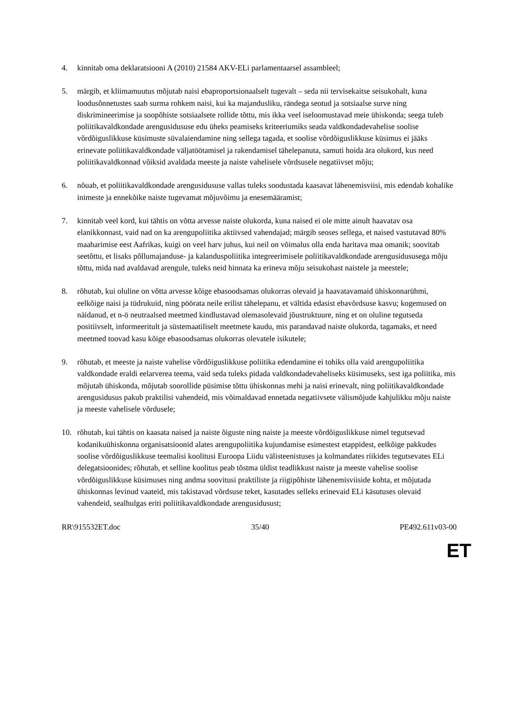4. kinnitab oma deklaratsiooni A (2010) 21584 AKV-ELi parlamentaarsel assambleel;
5. märgib, et kliimamuutus mõjutab naisi ebaproportsionaalselt tugevalt – seda nii tervisekaitse seisukohalt, kuna loodusõnnetustes saab surma rohkem naisi, kui ka majandusliku, rändega seotud ja sotsiaalse surve ning diskrimineerimise ja soopõhiste sotsiaalsete rollide tõttu, mis ikka veel iseloomustavad meie ühiskonda; seega tuleb poliitikavaldkondade arengusidususe edu üheks peamiseks kriteeriumiks seada valdkondadevahelise soolise võrdõiguslikkuse küsimuste süvalaiendamine ning sellega tagada, et soolise võrdõiguslikkuse küsimus ei jääks erinevate poliitikavaldkondade väljatöötamisel ja rakendamisel tähelepanuta, samuti hoida ära olukord, kus need poliitikavaldkonnad võiksid avaldada meeste ja naiste vahelisele võrdsusele negatiivset mõju;
6. nõuab, et poliitikavaldkondade arengusidususe vallas tuleks soodustada kaasavat lähenemisviisi, mis edendab kohalike inimeste ja ennekõike naiste tugevamat mõjuvõimu ja enesemääramist;
7. kinnitab veel kord, kui tähtis on võtta arvesse naiste olukorda, kuna naised ei ole mitte ainult haavatav osa elanikkonnast, vaid nad on ka arengupoliitika aktiivsed vahendajad; märgib seoses sellega, et naised vastutavad 80% maaharimise eest Aafrikas, kuigi on veel harv juhus, kui neil on võimalus olla enda haritava maa omanik; soovitab seetõttu, et lisaks põllumajanduse- ja kalanduspoliitika integreerimisele poliitikavaldkondade arengusidususega mõju tõttu, mida nad avaldavad arengule, tuleks neid hinnata ka erineva mõju seisukohast naistele ja meestele;
8. rõhutab, kui oluline on võtta arvesse kõige ebasoodsamas olukorras olevaid ja haavatavamaid ühiskonnarühmi, eelkõige naisi ja tüdrukuid, ning pöörata neile erilist tähelepanu, et vältida edasist ebavõrdsuse kasvu; kogemused on näidanud, et n-ö neutraalsed meetmed kindlustavad olemasolevaid jõustruktuure, ning et on oluline tegutseda positiivselt, informeeritult ja süstemaatiliselt meetmete kaudu, mis parandavad naiste olukorda, tagamaks, et need meetmed toovad kasu kõige ebasoodsamas olukorras olevatele isikutele;
9. rõhutab, et meeste ja naiste vahelise võrdõiguslikkuse poliitika edendamine ei tohiks olla vaid arengupoliitika valdkondade eraldi eelarverea teema, vaid seda tuleks pidada valdkondadevaheliseks küsimuseks, sest iga poliitika, mis mõjutab ühiskonda, mõjutab soorollide püsimise tõttu ühiskonnas mehi ja naisi erinevalt, ning poliitikavaldkondade arengusidusus pakub praktilisi vahendeid, mis võimaldavad ennetada negatiivsete välismõjude kahjulikku mõju naiste ja meeste vahelisele võrdusele;
10. rõhutab, kui tähtis on kaasata naised ja naiste õiguste ning naiste ja meeste võrdõiguslikkuse nimel tegutsevad kodanikuühiskonna organisatsioonid alates arengupoliitika kujundamise esimestest etappidest, eelkõige pakkudes soolise võrdõiguslikkuse teemalisi koolitusi Euroopa Liidu välisteenistuses ja kolmandates riikides tegutsevates ELi delegatsioonides; rõhutab, et selline koolitus peab tõstma üldist teadlikkust naiste ja meeste vahelise soolise võrdõiguslikkuse küsimuses ning andma soovitusi praktiliste ja riigipõhiste lähenemisviiside kohta, et mõjutada ühiskonnas levinud vaateid, mis takistavad võrdsuse teket, kasutades selleks erinevaid ELi käsutuses olevaid vahendeid, sealhulgas eriti poliitikavaldkondade arengusidusust;
RR\915532ET.doc 35/40 PE492.611v03-00
ET